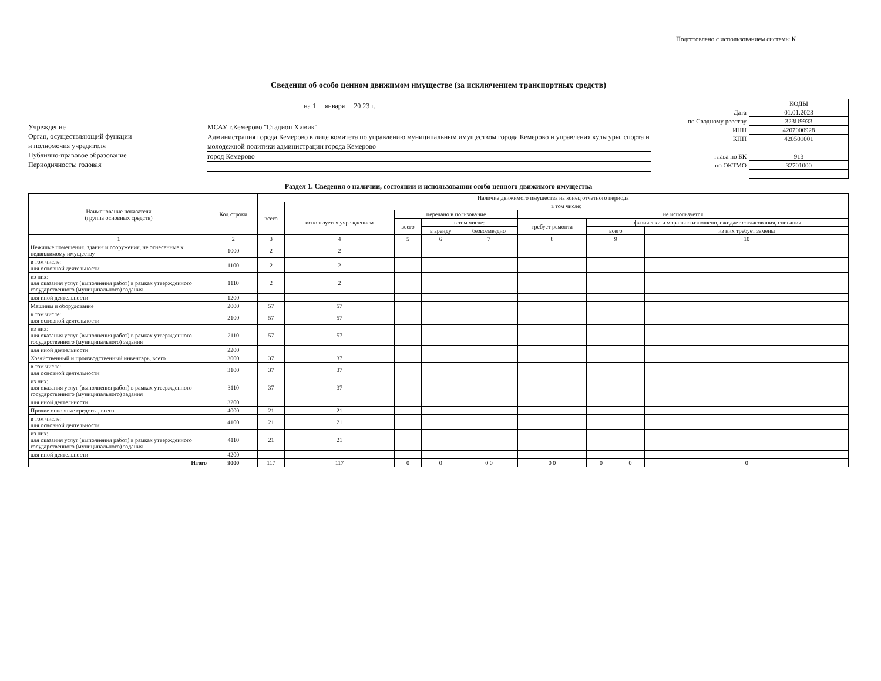Подготовлено с использованием системы К
Сведения об особо ценном движимом имуществе (за исключением транспортных средств)
на 1 января 20 23 г.
Учреждение
Орган, осуществляющий функции
и полномочия учредителя
Публично-правовое образование
Периодичность: годовая
МСАУ г.Кемерово "Стадион Химик"
Администрация города Кемерово в лице комитета по управлению муниципальным имуществом города Кемерово и управления культуры, спорта и молодежной политики администрации города Кемерово
город Кемерово
| | КОДЫ |
| Дата | 01.01.2023 |
| по Сводному реестру | 323U9933 |
| ИНН | 4207000928 |
| КПП | 420501001 |
| глава по БК | 913 |
| по ОКТМО | 32701000 |
Раздел 1. Сведения о наличии, состоянии и использовании особо ценного движимого имущества
| Наименование показателя (группа основных средств) | Код строки | Наличие движимого имущества на конец отчетного периода | | | | | | | | |
| --- | --- | --- | --- | --- | --- | --- | --- | --- | --- | --- |
| | | всего | в том числе: | | | | | | | |
| | | | используется учреждением | передано в пользование | | | не используется | | | |
| | | | | всего | в том числе: | | требует ремонта | физически и морально изношено, ожидает согласования, списания | | |
| | | | | | в аренду | безвозмездно | | всего | | из них требует замены |
| 1 | 2 | 3 | 4 | 5 | 6 | 7 | 8 | 9 | | 10 |
| Нежилые помещения, здания и сооружения, не отнесенные к недвижимому имуществу | 1000 | 2 | 2 | | | | | | | |
| в том числе: для основной деятельности | 1100 | 2 | 2 | | | | | | | |
| из них: для оказания услуг (выполнения работ) в рамках утвержденного государственного (муниципального) задания | 1110 | 2 | 2 | | | | | | | |
| для иной деятельности | 1200 | | | | | | | | | |
| Машины и оборудование | 2000 | 57 | 57 | | | | | | | |
| в том числе: для основной деятельности | 2100 | 57 | 57 | | | | | | | |
| из них: для оказания услуг (выполнения работ) в рамках утвержденного государственного (муниципального) задания | 2110 | 57 | 57 | | | | | | | |
| для иной деятельности | 2200 | | | | | | | | | |
| Хозяйственный и производственный инвентарь, всего | 3000 | 37 | 37 | | | | | | | |
| в том числе: для основной деятельности | 3100 | 37 | 37 | | | | | | | |
| из них: для оказания услуг (выполнения работ) в рамках утвержденного государственного (муниципального) задания | 3110 | 37 | 37 | | | | | | | |
| для иной деятельности | 3200 | | | | | | | | | |
| Прочие основные средства, всего | 4000 | 21 | 21 | | | | | | | |
| в том числе: для основной деятельности | 4100 | 21 | 21 | | | | | | | |
| из них: для оказания услуг (выполнения работ) в рамках утвержденного государственного (муниципального) задания | 4110 | 21 | 21 | | | | | | | |
| для иной деятельности | 4200 | | | | | | | | | |
| Итого | 9000 | 117 | 117 | 0 | 0 | 0 0 | 0 0 | 0 | 0 | 0 |